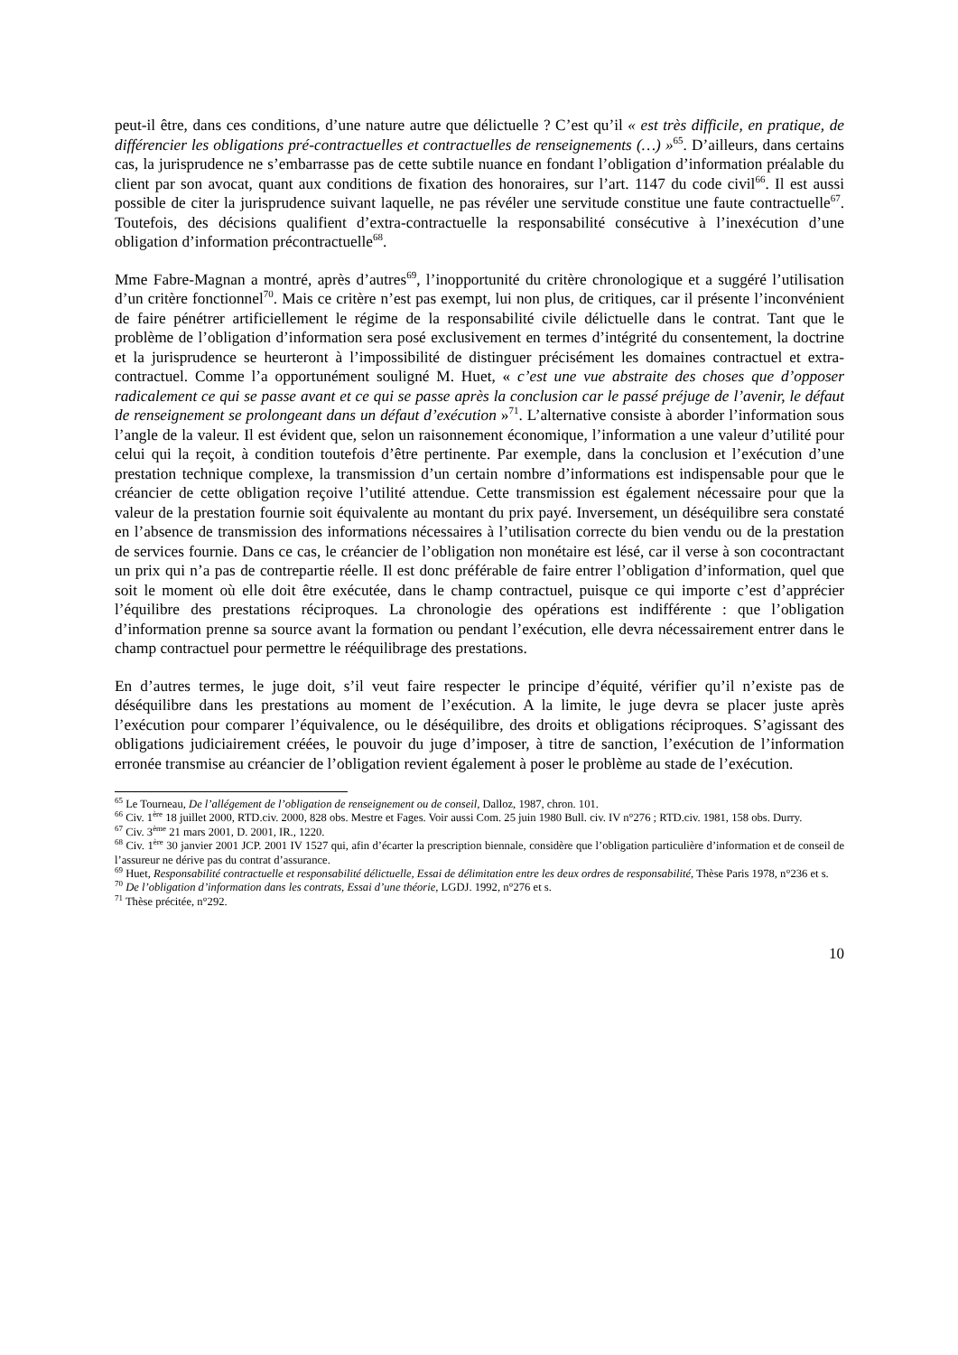peut-il être, dans ces conditions, d’une nature autre que délictuelle ? C’est qu’il « est très difficile, en pratique, de différencier les obligations pré-contractuelles et contractuelles de renseignements (…) »<sup>65</sup>. D’ailleurs, dans certains cas, la jurisprudence ne s’embarrasse pas de cette subtile nuance en fondant l’obligation d’information préalable du client par son avocat, quant aux conditions de fixation des honoraires, sur l’art. 1147 du code civil<sup>66</sup>. Il est aussi possible de citer la jurisprudence suivant laquelle, ne pas révéler une servitude constitue une faute contractuelle<sup>67</sup>. Toutefois, des décisions qualifient d’extra-contractuelle la responsabilité consécutive à l’inexécution d’une obligation d’information précontractuelle<sup>68</sup>.
Mme Fabre-Magnan a montré, après d’autres<sup>69</sup>, l’inopportunité du critère chronologique et a suggéré l’utilisation d’un critère fonctionnel<sup>70</sup>. Mais ce critère n’est pas exempt, lui non plus, de critiques, car il présente l’inconvénient de faire pénétrer artificiellement le régime de la responsabilité civile délictuelle dans le contrat. Tant que le problème de l’obligation d’information sera posé exclusivement en termes d’intégrité du consentement, la doctrine et la jurisprudence se heurteront à l’impossibilité de distinguer précisément les domaines contractuel et extra-contractuel. Comme l’a opportunément souligné M. Huet, « c’est une vue abstraite des choses que d’opposer radicalement ce qui se passe avant et ce qui se passe après la conclusion car le passé préjuge de l’avenir, le défaut de renseignement se prolongeant dans un défaut d’exécution »<sup>71</sup>. L’alternative consiste à aborder l’information sous l’angle de la valeur. Il est évident que, selon un raisonnement économique, l’information a une valeur d’utilité pour celui qui la reçoit, à condition toutefois d’être pertinente. Par exemple, dans la conclusion et l’exécution d’une prestation technique complexe, la transmission d’un certain nombre d’informations est indispensable pour que le créancier de cette obligation reçoive l’utilité attendue. Cette transmission est également nécessaire pour que la valeur de la prestation fournie soit équivalente au montant du prix payé. Inversement, un déséquilibre sera constaté en l’absence de transmission des informations nécessaires à l’utilisation correcte du bien vendu ou de la prestation de services fournie. Dans ce cas, le créancier de l’obligation non monétaire est lésé, car il verse à son cocontractant un prix qui n’a pas de contrepartie réelle. Il est donc préférable de faire entrer l’obligation d’information, quel que soit le moment où elle doit être exécutée, dans le champ contractuel, puisque ce qui importe c’est d’apprécier l’équilibre des prestations réciproques. La chronologie des opérations est indifférente : que l’obligation d’information prenne sa source avant la formation ou pendant l’exécution, elle devra nécessairement entrer dans le champ contractuel pour permettre le rééquilibrage des prestations.
En d’autres termes, le juge doit, s’il veut faire respecter le principe d’équité, vérifier qu’il n’existe pas de déséquilibre dans les prestations au moment de l’exécution. A la limite, le juge devra se placer juste après l’exécution pour comparer l’équivalence, ou le déséquilibre, des droits et obligations réciproques. S’agissant des obligations judiciairement créées, le pouvoir du juge d’imposer, à titre de sanction, l’exécution de l’information erronée transmise au créancier de l’obligation revient également à poser le problème au stade de l’exécution.
<sup>65</sup> Le Tourneau, De l’allégement de l’obligation de renseignement ou de conseil, Dalloz, 1987, chron. 101.
<sup>66</sup> Civ. 1<sup>ère</sup> 18 juillet 2000, RTD.civ. 2000, 828 obs. Mestre et Fages. Voir aussi Com. 25 juin 1980 Bull. civ. IV n°276 ; RTD.civ. 1981, 158 obs. Durry.
<sup>67</sup> Civ. 3<sup>ème</sup> 21 mars 2001, D. 2001, IR., 1220.
<sup>68</sup> Civ. 1<sup>ère</sup> 30 janvier 2001 JCP. 2001 IV 1527 qui, afin d’écarter la prescription biennale, considère que l’obligation particulière d’information et de conseil de l’assureur ne dérive pas du contrat d’assurance.
<sup>69</sup> Huet, Responsabilité contractuelle et responsabilité délictuelle, Essai de délimitation entre les deux ordres de responsabilité, Thèse Paris 1978, n°236 et s.
<sup>70</sup> De l’obligation d’information dans les contrats, Essai d’une théorie, LGDJ. 1992, n°276 et s.
<sup>71</sup> Thèse précitée, n°292.
10